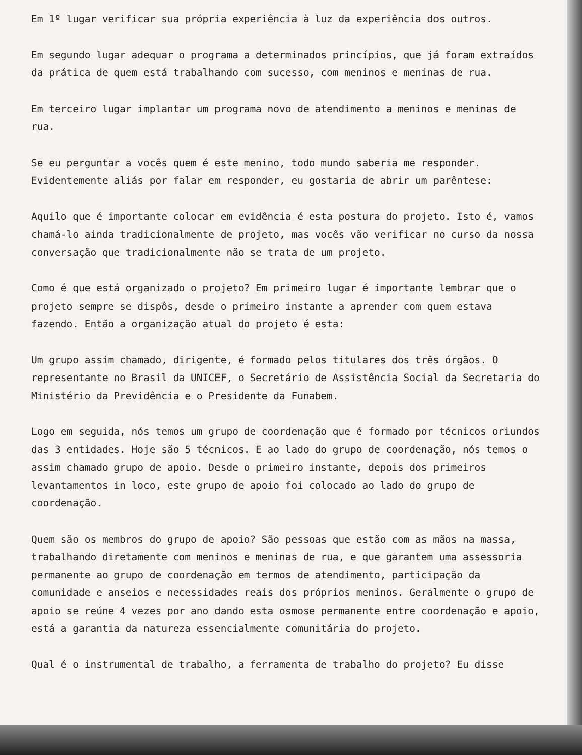Em 1º lugar verificar sua própria experiência à luz da experiência dos outros.
Em segundo lugar adequar o programa a determinados princípios, que já foram extraídos da prática de quem está trabalhando com sucesso, com meninos e meninas de rua.
Em terceiro lugar implantar um programa novo de atendimento a meninos e meninas de rua.
Se eu perguntar a vocês quem é este menino, todo mundo saberia me responder. Evidentemente aliás por falar em responder, eu gostaria de abrir um parêntese:
Aquilo que é importante colocar em evidência é esta postura do projeto. Isto é, vamos chamá-lo ainda tradicionalmente de projeto, mas vocês vão verificar no curso da nossa conversação que tradicionalmente não se trata de um projeto.
Como é que está organizado o projeto? Em primeiro lugar é importante lembrar que o projeto sempre se dispôs, desde o primeiro instante a aprender com quem estava fazendo. Então a organização atual do projeto é esta:
Um grupo assim chamado, dirigente, é formado pelos titulares dos três órgãos. O representante no Brasil da UNICEF, o Secretário de Assistência Social da Secretaria do Ministério da Previdência e o Presidente da Funabem.
Logo em seguida, nós temos um grupo de coordenação que é formado por técnicos oriundos das 3 entidades. Hoje são 5 técnicos. E ao lado do grupo de coordenação, nós temos o assim chamado grupo de apoio. Desde o primeiro instante, depois dos primeiros levantamentos in loco, este grupo de apoio foi colocado ao lado do grupo de coordenação.
Quem são os membros do grupo de apoio? São pessoas que estão com as mãos na massa, trabalhando diretamente com meninos e meninas de rua, e que garantem uma assessoria permanente ao grupo de coordenação em termos de atendimento, participação da comunidade e anseios e necessidades reais dos próprios meninos. Geralmente o grupo de apoio se reúne 4 vezes por ano dando esta osmose permanente entre coordenação e apoio, está a garantia da natureza essencialmente comunitária do projeto.
Qual é o instrumental de trabalho, a ferramenta de trabalho do projeto? Eu disse